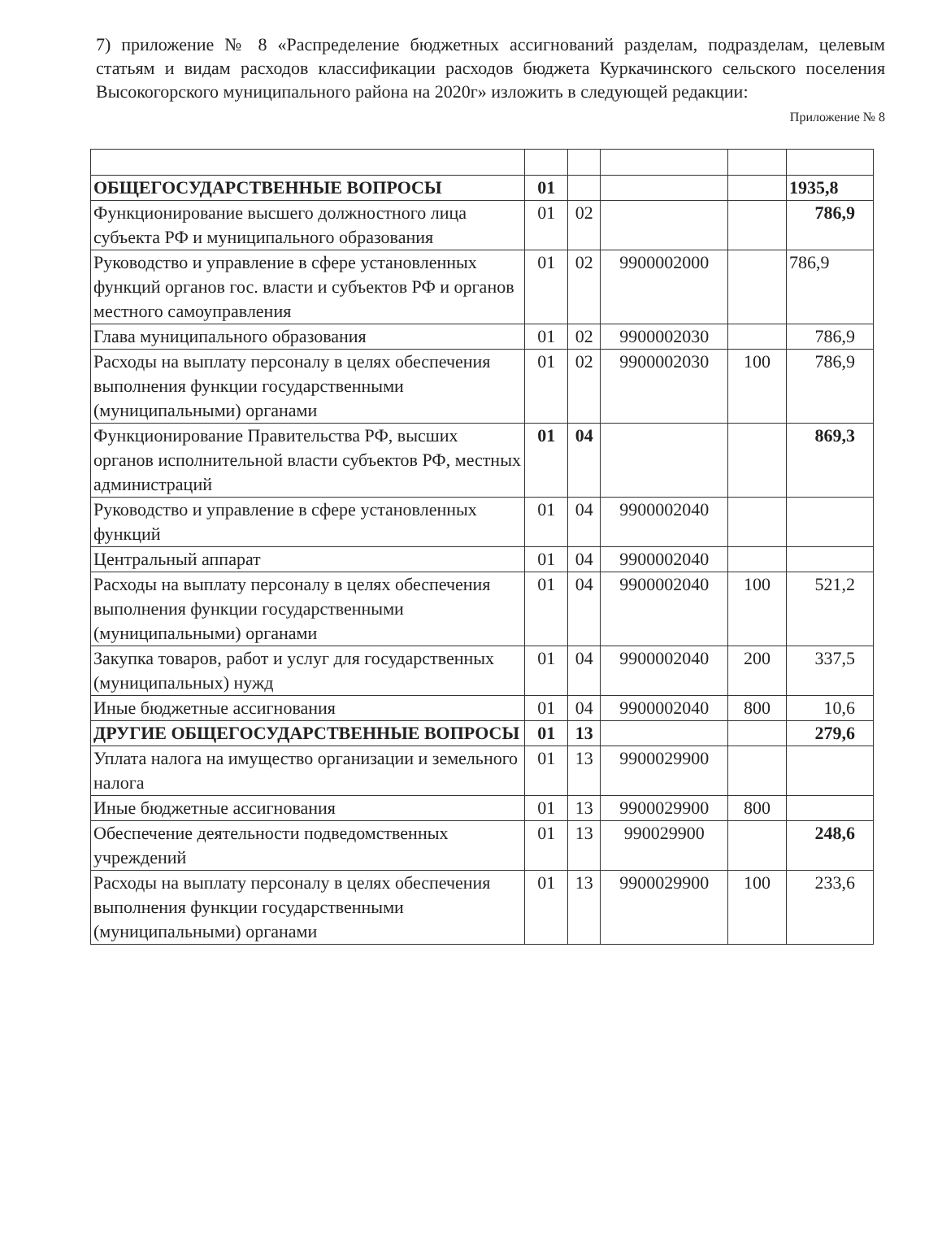7) приложение № 8 «Распределение бюджетных ассигнований разделам, подразделам, целевым статьям и видам расходов классификации расходов бюджета Куркачинского сельского поселения Высокогорского муниципального района на 2020г» изложить в следующей редакции:
Приложение № 8
| ОБЩЕГОСУДАРСТВЕННЫЕ ВОПРОСЫ | 01 | | | | 1935,8 |
| Функционирование высшего должностного лица субъекта РФ и муниципального образования | 01 | 02 | | | 786,9 |
| Руководство и управление в сфере установленных функций органов гос. власти и субъектов РФ и органов местного самоуправления | 01 | 02 | 9900002000 | | 786,9 |
| Глава муниципального образования | 01 | 02 | 9900002030 | | 786,9 |
| Расходы на выплату персоналу в целях обеспечения выполнения функции государственными (муниципальными) органами | 01 | 02 | 9900002030 | 100 | 786,9 |
| Функционирование Правительства РФ, высших органов исполнительной власти субъектов РФ, местных администраций | 01 | 04 | | | 869,3 |
| Руководство и управление в сфере установленных функций | 01 | 04 | 9900002040 | | |
| Центральный аппарат | 01 | 04 | 9900002040 | | |
| Расходы на выплату персоналу в целях обеспечения выполнения функции государственными (муниципальными) органами | 01 | 04 | 9900002040 | 100 | 521,2 |
| Закупка товаров, работ и услуг для государственных (муниципальных) нужд | 01 | 04 | 9900002040 | 200 | 337,5 |
| Иные бюджетные ассигнования | 01 | 04 | 9900002040 | 800 | 10,6 |
| ДРУГИЕ ОБЩЕГОСУДАРСТВЕННЫЕ ВОПРОСЫ | 01 | 13 | | | 279,6 |
| Уплата налога на имущество организации и земельного налога | 01 | 13 | 9900029900 | | |
| Иные бюджетные ассигнования | 01 | 13 | 9900029900 | 800 | |
| Обеспечение деятельности подведомственных учреждений | 01 | 13 | 990029900 | | 248,6 |
| Расходы на выплату персоналу в целях обеспечения выполнения функции государственными (муниципальными) органами | 01 | 13 | 9900029900 | 100 | 233,6 |